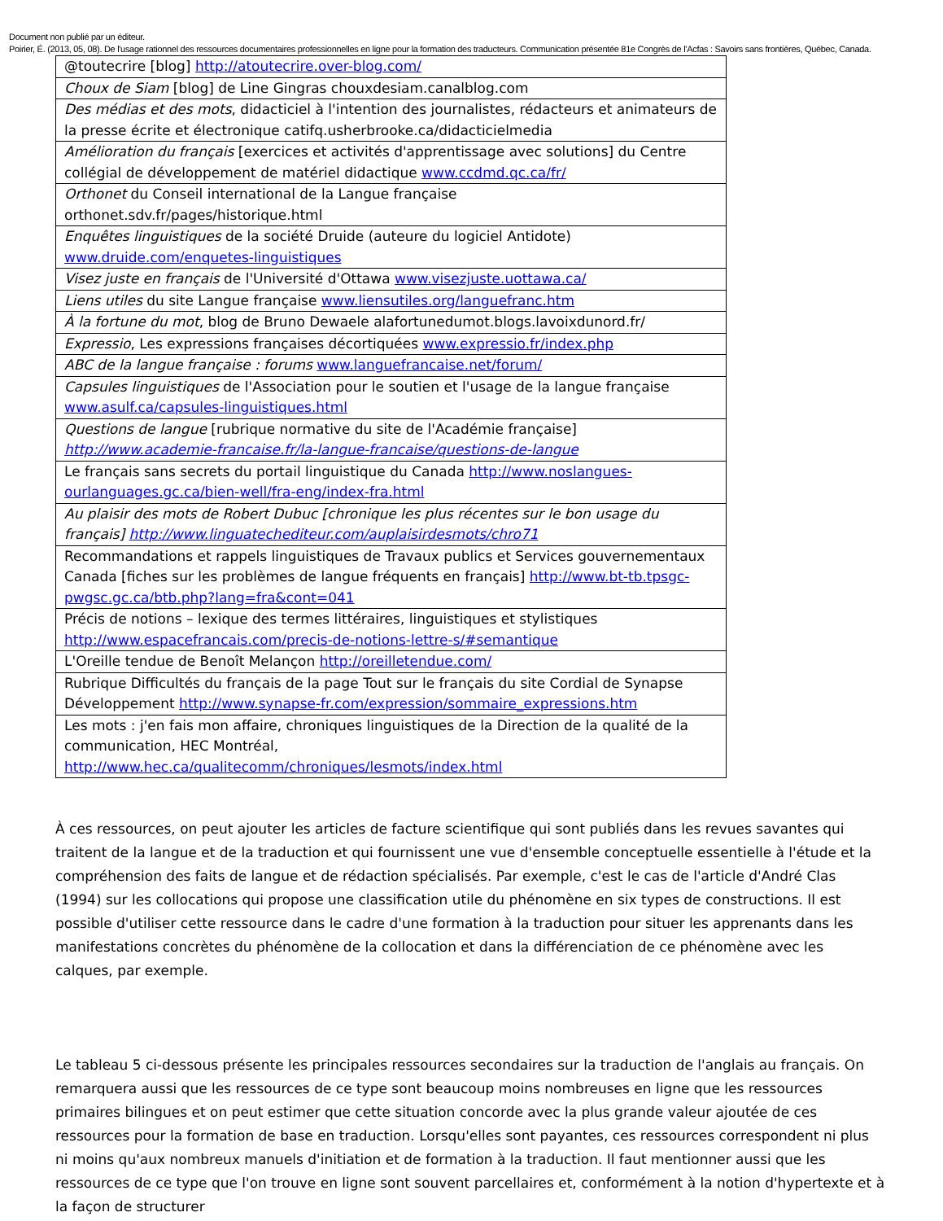Document non publié par un éditeur.
Poirier, É. (2013, 05, 08). De l'usage rationnel des ressources documentaires professionnelles en ligne pour la formation des traducteurs. Communication présentée 81e Congrès de l'Acfas : Savoirs sans frontières, Québec, Canada.
| @toutecrire [blog] http://atoutecrire.over-blog.com/ |
| Choux de Siam [blog] de Line Gingras chouxdesiam.canalblog.com |
| Des médias et des mots , didacticiel à l'intention des journalistes, rédacteurs et animateurs de la presse écrite et électronique catifq.usherbrooke.ca/didacticielmedia |
| Amélioration du français [exercices et activités d'apprentissage avec solutions] du Centre collégial de développement de matériel didactique www.ccdmd.qc.ca/fr/ |
| Orthonet du Conseil international de la Langue française orthonet.sdv.fr/pages/historique.html |
| Enquêtes linguistiques de la société Druide (auteure du logiciel Antidote) www.druide.com/enquetes-linguistiques |
| Visez juste en français de l'Université d'Ottawa www.visezjuste.uottawa.ca/ |
| Liens utiles du site Langue française www.liensutiles.org/languefranc.htm |
| À la fortune du mot , blog de Bruno Dewaele alafortunedumot.blogs.lavoixdunord.fr/ |
| Expressio , Les expressions françaises décortiquées www.expressio.fr/index.php |
| ABC de la langue française : forums www.languefrancaise.net/forum/ |
| Capsules linguistiques de l'Association pour le soutien et l'usage de la langue française www.asulf.ca/capsules-linguistiques.html |
| Questions de langue [rubrique normative du site de l'Académie française] http://www.academie-francaise.fr/la-langue-francaise/questions-de-langue |
| Le français sans secrets du portail linguistique du Canada http://www.noslangues-ourlanguages.gc.ca/bien-well/fra-eng/index-fra.html |
| Au plaisir des mots de Robert Dubuc [chronique les plus récentes sur le bon usage du français] http://www.linguatechediteur.com/auplaisirdesmots/chro71 |
| Recommandations et rappels linguistiques de Travaux publics et Services gouvernementaux Canada [fiches sur les problèmes de langue fréquents en français] http://www.bt-tb.tpsgc-pwgsc.gc.ca/btb.php?lang=fra&cont=041 |
| Précis de notions – lexique des termes littéraires, linguistiques et stylistiques http://www.espacefrancais.com/precis-de-notions-lettre-s/#semantique |
| L'Oreille tendue de Benoît Melançon http://oreilletendue.com/ |
| Rubrique Difficultés du français de la page Tout sur le français du site Cordial de Synapse Développement http://www.synapse-fr.com/expression/sommaire_expressions.htm |
| Les mots : j'en fais mon affaire, chroniques linguistiques de la Direction de la qualité de la communication, HEC Montréal, http://www.hec.ca/qualitecomm/chroniques/lesmots/index.html |
À ces ressources, on peut ajouter les articles de facture scientifique qui sont publiés dans les revues savantes qui traitent de la langue et de la traduction et qui fournissent une vue d'ensemble conceptuelle essentielle à l'étude et la compréhension des faits de langue et de rédaction spécialisés. Par exemple, c'est le cas de l'article d'André Clas (1994) sur les collocations qui propose une classification utile du phénomène en six types de constructions. Il est possible d'utiliser cette ressource dans le cadre d'une formation à la traduction pour situer les apprenants dans les manifestations concrètes du phénomène de la collocation et dans la différenciation de ce phénomène avec les calques, par exemple.
Le tableau 5 ci-dessous présente les principales ressources secondaires sur la traduction de l'anglais au français. On remarquera aussi que les ressources de ce type sont beaucoup moins nombreuses en ligne que les ressources primaires bilingues et on peut estimer que cette situation concorde avec la plus grande valeur ajoutée de ces ressources pour la formation de base en traduction. Lorsqu'elles sont payantes, ces ressources correspondent ni plus ni moins qu'aux nombreux manuels d'initiation et de formation à la traduction. Il faut mentionner aussi que les ressources de ce type que l'on trouve en ligne sont souvent parcellaires et, conformément à la notion d'hypertexte et à la façon de structurer